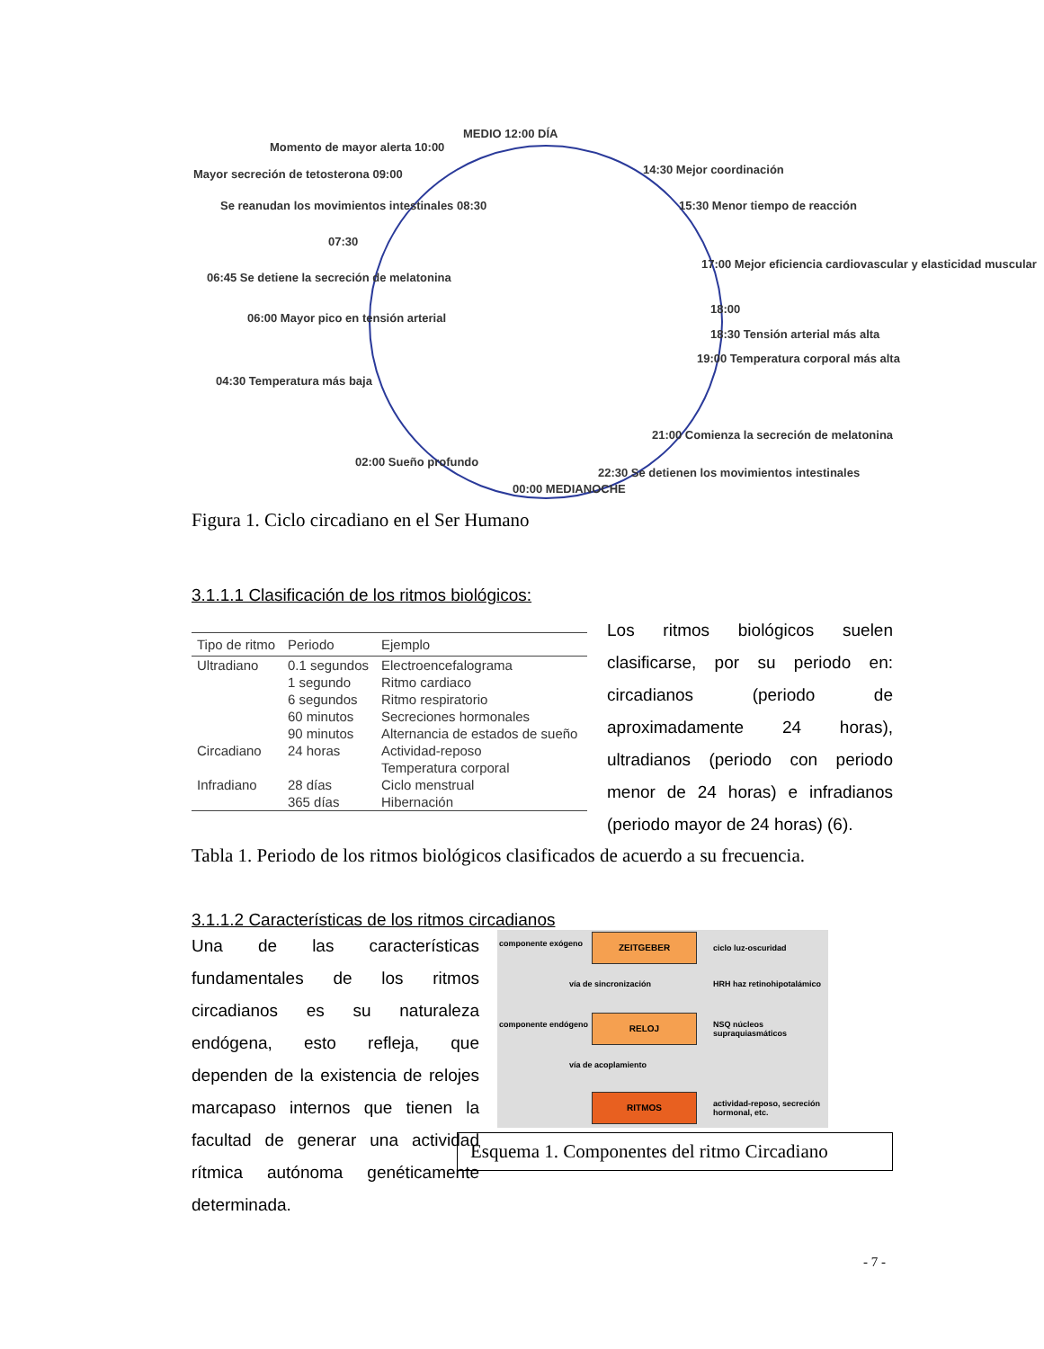MEDIO 12:00 DÍA
Momento de mayor alerta 10:00
Mayor secreción de tetosterona 09:00
Se reanudan los movimientos intestinales 08:30
07:30
06:45 Se detiene la secreción de melatonina
06:00 Mayor pico en tensión arterial
04:30 Temperatura más baja
02:00 Sueño profundo
00:00 MEDIANOCHE
14:30 Mejor coordinación
15:30 Menor tiempo de reacción
17:00 Mejor eficiencia cardiovascular y elasticidad muscular
18:00
18:30 Tensión arterial más alta
19:00 Temperatura corporal más alta
21:00 Comienza la secreción de melatonina
22:30 Se detienen los movimientos intestinales
Figura 1. Ciclo circadiano en el Ser Humano
3.1.1.1 Clasificación de los ritmos biológicos:
| Tipo de ritmo | Periodo | Ejemplo |
| --- | --- | --- |
| Ultradiano | 0.1 segundos | Electroencefalograma |
| | 1 segundo | Ritmo cardiaco |
| | 6 segundos | Ritmo respiratorio |
| | 60 minutos | Secreciones hormonales |
| | 90 minutos | Alternancia de estados de sueño |
| Circadiano | 24 horas | Actividad-reposo |
| | | Temperatura corporal |
| Infradiano | 28 días | Ciclo menstrual |
| | 365 días | Hibernación |
Los ritmos biológicos suelen clasificarse, por su periodo en: circadianos (periodo de aproximadamente 24 horas), ultradianos (periodo con periodo menor de 24 horas) e infradianos (periodo mayor de 24 horas) (6).
Tabla 1. Periodo de los ritmos biológicos clasificados de acuerdo a su frecuencia.
3.1.1.2 Características de los ritmos circadianos
Una de las características fundamentales de los ritmos circadianos es su naturaleza endógena, esto refleja, que dependen de la existencia de relojes marcapaso internos que tienen la facultad de generar una actividad rítmica autónoma genéticamente determinada.
componente exógeno
ZEITGEBER
ciclo luz-oscuridad
vía de sincronización HRH haz retinohipotalámico
componente endógeno
RELOJ
NSQ núcleos supraquiasmáticos
vía de acoplamiento
RITMOS
actividad-reposo, secreción hormonal, etc.
Esquema 1. Componentes del ritmo Circadiano
- 7 -